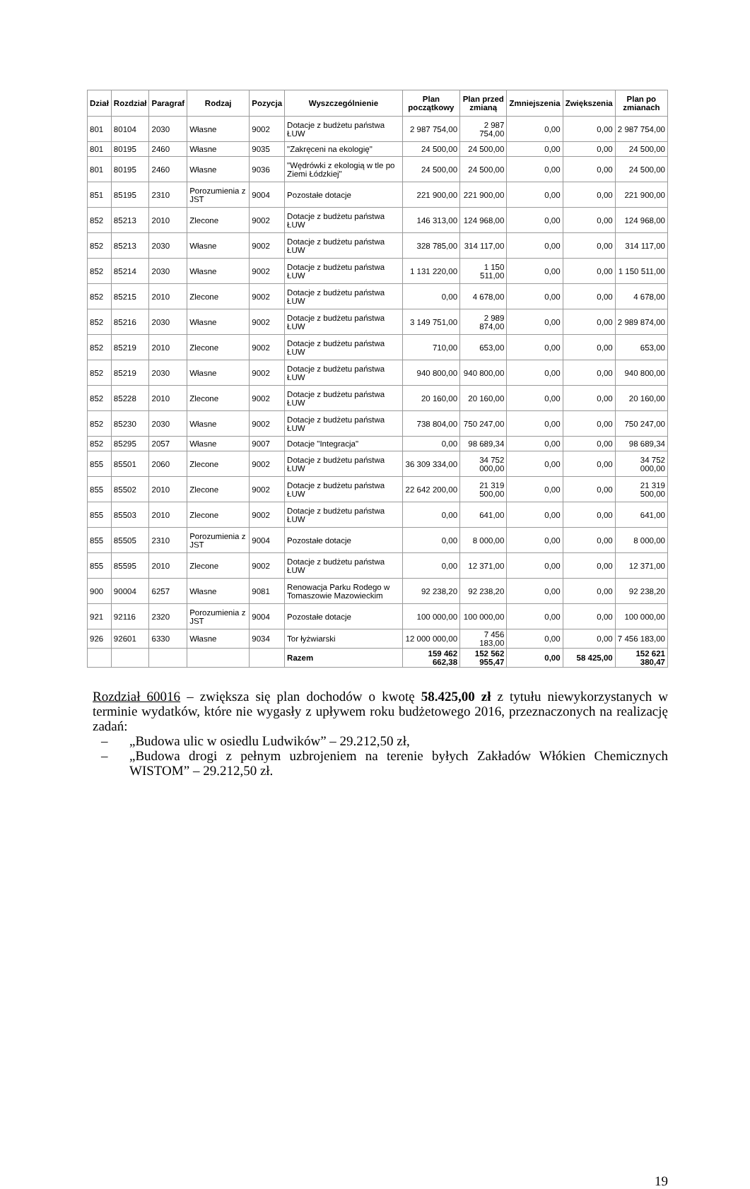| Dział | Rozdział | Paragraf | Rodzaj | Pozycja | Wyszczególnienie | Plan początkowy | Plan przed zmianą | Zmniejszenia | Zwiększenia | Plan po zmianach |
| --- | --- | --- | --- | --- | --- | --- | --- | --- | --- | --- |
| 801 | 80104 | 2030 | Własne | 9002 | Dotacje z budżetu państwa ŁUW | 2 987 754,00 | 2 987 754,00 | 0,00 | 0,00 | 2 987 754,00 |
| 801 | 80195 | 2460 | Własne | 9035 | "Zakręceni na ekologię" | 24 500,00 | 24 500,00 | 0,00 | 0,00 | 24 500,00 |
| 801 | 80195 | 2460 | Własne | 9036 | "Wędrówki z ekologią w tle po Ziemi Łódzkiej" | 24 500,00 | 24 500,00 | 0,00 | 0,00 | 24 500,00 |
| 851 | 85195 | 2310 | Porozumienia z JST | 9004 | Pozostałe dotacje | 221 900,00 | 221 900,00 | 0,00 | 0,00 | 221 900,00 |
| 852 | 85213 | 2010 | Zlecone | 9002 | Dotacje z budżetu państwa ŁUW | 146 313,00 | 124 968,00 | 0,00 | 0,00 | 124 968,00 |
| 852 | 85213 | 2030 | Własne | 9002 | Dotacje z budżetu państwa ŁUW | 328 785,00 | 314 117,00 | 0,00 | 0,00 | 314 117,00 |
| 852 | 85214 | 2030 | Własne | 9002 | Dotacje z budżetu państwa ŁUW | 1 131 220,00 | 1 150 511,00 | 0,00 | 0,00 | 1 150 511,00 |
| 852 | 85215 | 2010 | Zlecone | 9002 | Dotacje z budżetu państwa ŁUW | 0,00 | 4 678,00 | 0,00 | 0,00 | 4 678,00 |
| 852 | 85216 | 2030 | Własne | 9002 | Dotacje z budżetu państwa ŁUW | 3 149 751,00 | 2 989 874,00 | 0,00 | 0,00 | 2 989 874,00 |
| 852 | 85219 | 2010 | Zlecone | 9002 | Dotacje z budżetu państwa ŁUW | 710,00 | 653,00 | 0,00 | 0,00 | 653,00 |
| 852 | 85219 | 2030 | Własne | 9002 | Dotacje z budżetu państwa ŁUW | 940 800,00 | 940 800,00 | 0,00 | 0,00 | 940 800,00 |
| 852 | 85228 | 2010 | Zlecone | 9002 | Dotacje z budżetu państwa ŁUW | 20 160,00 | 20 160,00 | 0,00 | 0,00 | 20 160,00 |
| 852 | 85230 | 2030 | Własne | 9002 | Dotacje z budżetu państwa ŁUW | 738 804,00 | 750 247,00 | 0,00 | 0,00 | 750 247,00 |
| 852 | 85295 | 2057 | Własne | 9007 | Dotacje "Integracja" | 0,00 | 98 689,34 | 0,00 | 0,00 | 98 689,34 |
| 855 | 85501 | 2060 | Zlecone | 9002 | Dotacje z budżetu państwa ŁUW | 36 309 334,00 | 34 752 000,00 | 0,00 | 0,00 | 34 752 000,00 |
| 855 | 85502 | 2010 | Zlecone | 9002 | Dotacje z budżetu państwa ŁUW | 22 642 200,00 | 21 319 500,00 | 0,00 | 0,00 | 21 319 500,00 |
| 855 | 85503 | 2010 | Zlecone | 9002 | Dotacje z budżetu państwa ŁUW | 0,00 | 641,00 | 0,00 | 0,00 | 641,00 |
| 855 | 85505 | 2310 | Porozumienia z JST | 9004 | Pozostałe dotacje | 0,00 | 8 000,00 | 0,00 | 0,00 | 8 000,00 |
| 855 | 85595 | 2010 | Zlecone | 9002 | Dotacje z budżetu państwa ŁUW | 0,00 | 12 371,00 | 0,00 | 0,00 | 12 371,00 |
| 900 | 90004 | 6257 | Własne | 9081 | Renowacja Parku Rodego w Tomaszowie Mazowieckim | 92 238,20 | 92 238,20 | 0,00 | 0,00 | 92 238,20 |
| 921 | 92116 | 2320 | Porozumienia z JST | 9004 | Pozostałe dotacje | 100 000,00 | 100 000,00 | 0,00 | 0,00 | 100 000,00 |
| 926 | 92601 | 6330 | Własne | 9034 | Tor łyżwiarski | 12 000 000,00 | 7 456 183,00 | 0,00 | 0,00 | 7 456 183,00 |
| | | | | | Razem | 159 462 662,38 | 152 562 955,47 | 0,00 | 58 425,00 | 152 621 380,47 |
Rozdział 60016 – zwiększa się plan dochodów o kwotę 58.425,00 zł z tytułu niewykorzystanych w terminie wydatków, które nie wygasły z upływem roku budżetowego 2016, przeznaczonych na realizację zadań:
– „Budowa ulic w osiedlu Ludwików” – 29.212,50 zł,
– „Budowa drogi z pełnym uzbrojeniem na terenie byłych Zakładów Włókien Chemicznych WISTOM” – 29.212,50 zł.
19